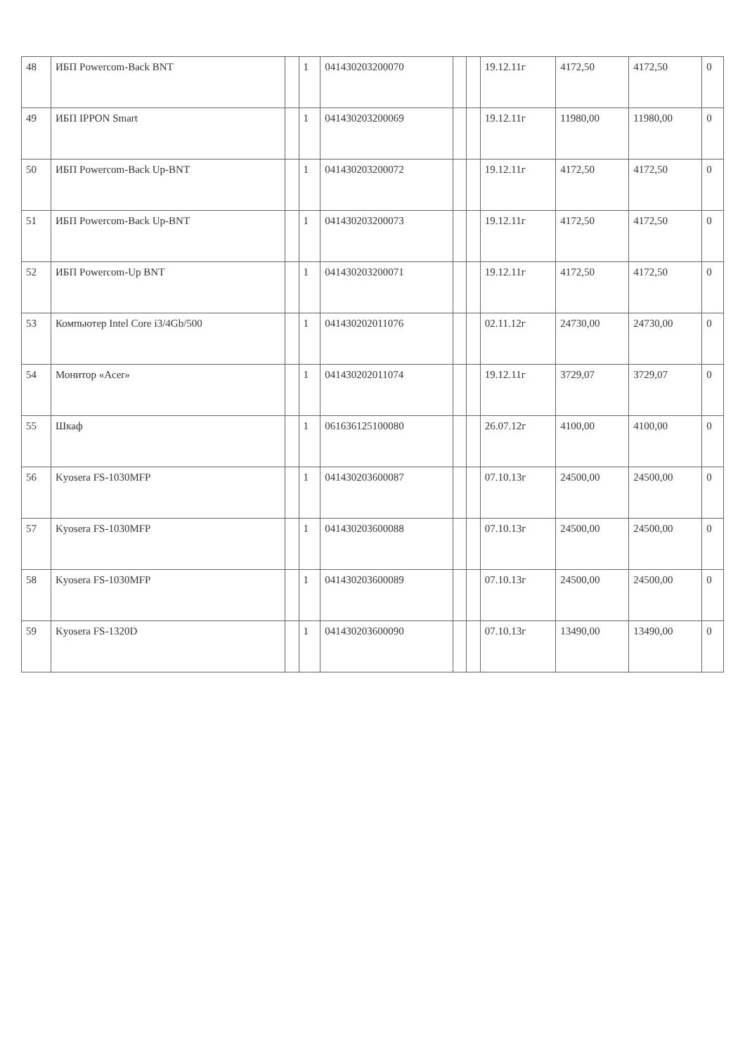| 48 | ИБП Powercom-Back BNT | | 1 | 041430203200070 | | | 19.12.11г | 4172,50 | 4172,50 | 0 |
| 49 | ИБП IPPON Smart | | 1 | 041430203200069 | | | 19.12.11г | 11980,00 | 11980,00 | 0 |
| 50 | ИБП Powercom-Back Up-BNT | | 1 | 041430203200072 | | | 19.12.11г | 4172,50 | 4172,50 | 0 |
| 51 | ИБП Powercom-Back Up-BNT | | 1 | 041430203200073 | | | 19.12.11г | 4172,50 | 4172,50 | 0 |
| 52 | ИБП Powercom-Up BNT | | 1 | 041430203200071 | | | 19.12.11г | 4172,50 | 4172,50 | 0 |
| 53 | Компьютер Intel Core i3/4Gb/500 | | 1 | 041430202011076 | | | 02.11.12г | 24730,00 | 24730,00 | 0 |
| 54 | Монитор «Acer» | | 1 | 041430202011074 | | | 19.12.11г | 3729,07 | 3729,07 | 0 |
| 55 | Шкаф | | 1 | 061636125100080 | | | 26.07.12г | 4100,00 | 4100,00 | 0 |
| 56 | Kyosera FS-1030MFP | | 1 | 041430203600087 | | | 07.10.13г | 24500,00 | 24500,00 | 0 |
| 57 | Kyosera FS-1030MFP | | 1 | 041430203600088 | | | 07.10.13г | 24500,00 | 24500,00 | 0 |
| 58 | Kyosera FS-1030MFP | | 1 | 041430203600089 | | | 07.10.13г | 24500,00 | 24500,00 | 0 |
| 59 | Kyosera FS-1320D | | 1 | 041430203600090 | | | 07.10.13г | 13490,00 | 13490,00 | 0 |